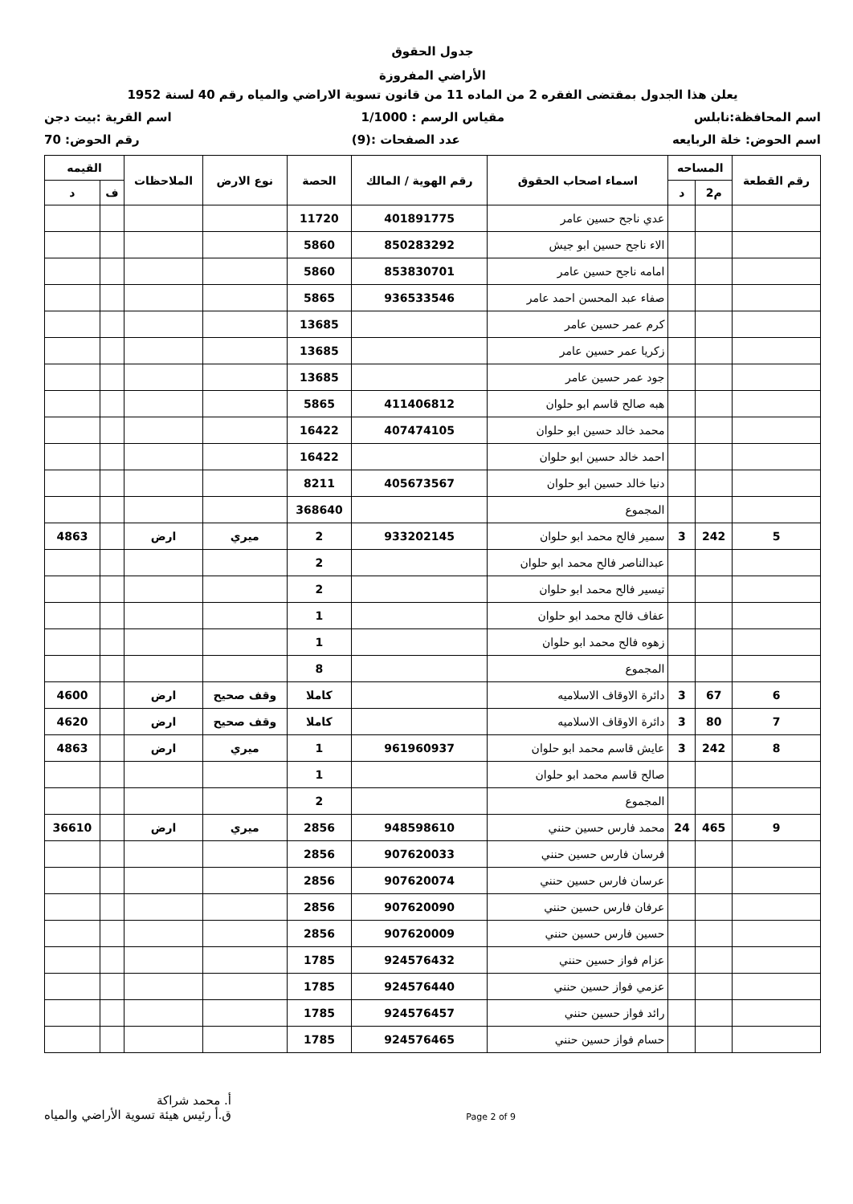جدول الحقوق
الأراضي المفروزة
يعلن هذا الجدول بمقتضى الفقره 2 من الماده 11 من قانون تسوية الاراضي والمياه رقم 40 لسنة 1952
اسم المحافظة:نابلس مقياس الرسم : 1/1000 اسم القرية :بيت دجن
اسم الحوض: خلة الربايعه عدد الصفحات :(9) رقم الحوض: 70
| رقم القطعة | المساحه | | اسماء اصحاب الحقوق | رقم الهوية / المالك | الحصة | نوع الارض | الملاحظات | القيمه | |
| --- | --- | --- | --- | --- | --- | --- | --- | --- | --- |
| | م2 | د | | | | | | ف | د |
| | | | عدي ناجح حسين عامر | 401891775 | 11720 | | | | |
| | | | الاء ناجح حسين ابو جيش | 850283292 | 5860 | | | | |
| | | | امامه ناجح حسين عامر | 853830701 | 5860 | | | | |
| | | | صفاء عبد المحسن احمد عامر | 936533546 | 5865 | | | | |
| | | | كرم عمر حسين عامر | | 13685 | | | | |
| | | | زكريا عمر حسين عامر | | 13685 | | | | |
| | | | جود عمر حسين عامر | | 13685 | | | | |
| | | | هبه صالح قاسم ابو حلوان | 411406812 | 5865 | | | | |
| | | | محمد خالد حسين ابو حلوان | 407474105 | 16422 | | | | |
| | | | احمد خالد حسين ابو حلوان | | 16422 | | | | |
| | | | دنيا خالد حسين ابو حلوان | 405673567 | 8211 | | | | |
| | | | المجموع | | 368640 | | | | |
| 5 | 242 | 3 | سمير فالح محمد ابو حلوان | 933202145 | 2 | ميري | ارض | | 4863 |
| | | | عبدالناصر فالح محمد ابو حلوان | | 2 | | | | |
| | | | تيسير فالح محمد ابو حلوان | | 2 | | | | |
| | | | عفاف فالح محمد ابو حلوان | | 1 | | | | |
| | | | زهوه فالح محمد ابو حلوان | | 1 | | | | |
| | | | المجموع | | 8 | | | | |
| 6 | 67 | 3 | دائرة الاوقاف الاسلاميه | | كاملا | وقف صحيح | ارض | | 4600 |
| 7 | 80 | 3 | دائرة الاوقاف الاسلاميه | | كاملا | وقف صحيح | ارض | | 4620 |
| 8 | 242 | 3 | عايش قاسم محمد ابو حلوان | 961960937 | 1 | ميري | ارض | | 4863 |
| | | | صالح قاسم محمد ابو حلوان | | 1 | | | | |
| | | | المجموع | | 2 | | | | |
| 9 | 465 | 24 | محمد فارس حسين حنني | 948598610 | 2856 | ميري | ارض | | 36610 |
| | | | فرسان فارس حسين حنني | 907620033 | 2856 | | | | |
| | | | عرسان فارس حسين حنني | 907620074 | 2856 | | | | |
| | | | عرفان فارس حسين حنني | 907620090 | 2856 | | | | |
| | | | حسين فارس حسين حنني | 907620009 | 2856 | | | | |
| | | | عزام فواز حسين حنني | 924576432 | 1785 | | | | |
| | | | عزمي فواز حسين حنني | 924576440 | 1785 | | | | |
| | | | رائد فواز حسين حنني | 924576457 | 1785 | | | | |
| | | | حسام فواز حسين حنني | 924576465 | 1785 | | | | |
Page 2 of 9
أ. محمد شراكة
ق.أ رئيس هيئة تسوية الأراضي والمياه